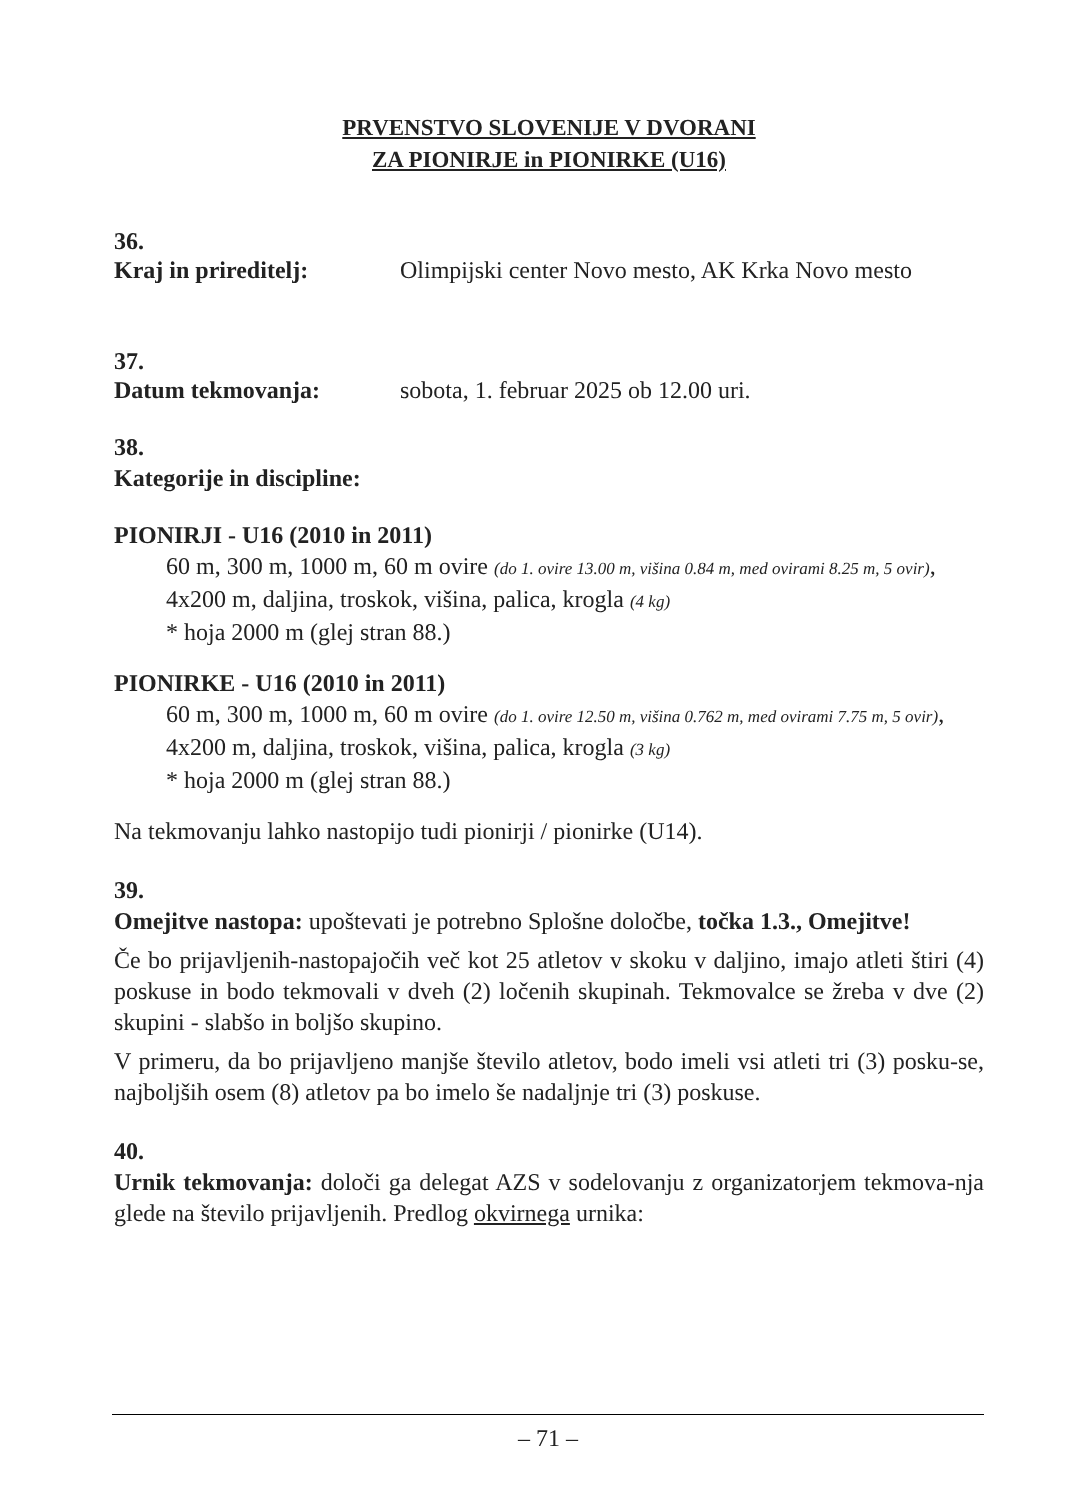PRVENSTVO SLOVENIJE V DVORANI
ZA PIONIRJE in PIONIRKE (U16)
36.
Kraj in prireditelj: Olimpijski center Novo mesto, AK Krka Novo mesto
37.
Datum tekmovanja: sobota, 1. februar 2025 ob 12.00 uri.
38.
Kategorije in discipline:
PIONIRJI - U16 (2010 in 2011)
60 m, 300 m, 1000 m, 60 m ovire (do 1. ovire 13.00 m, višina 0.84 m, med ovirami 8.25 m, 5 ovir),
4x200 m, daljina, troskok, višina, palica, krogla (4 kg)
* hoja 2000 m (glej stran 88.)
PIONIRKE - U16 (2010 in 2011)
60 m, 300 m, 1000 m, 60 m ovire (do 1. ovire 12.50 m, višina 0.762 m, med ovirami 7.75 m, 5 ovir),
4x200 m, daljina, troskok, višina, palica, krogla (3 kg)
* hoja 2000 m (glej stran 88.)
Na tekmovanju lahko nastopijo tudi pionirji / pionirke (U14).
39.
Omejitve nastopa: upoštevati je potrebno Splošne določbe, točka 1.3., Omejitve!
Če bo prijavljenih-nastopajočih več kot 25 atletov v skoku v daljino, imajo atleti štiri (4) poskuse in bodo tekmovali v dveh (2) ločenih skupinah. Tekmovalce se žreba v dve (2) skupini - slabšo in boljšo skupino.
V primeru, da bo prijavljeno manjše število atletov, bodo imeli vsi atleti tri (3) posku-se, najboljših osem (8) atletov pa bo imelo še nadaljnje tri (3) poskuse.
40.
Urnik tekmovanja: določi ga delegat AZS v sodelovanju z organizatorjem tekmova-nja glede na število prijavljenih. Predlog okvirnega urnika:
– 71 –